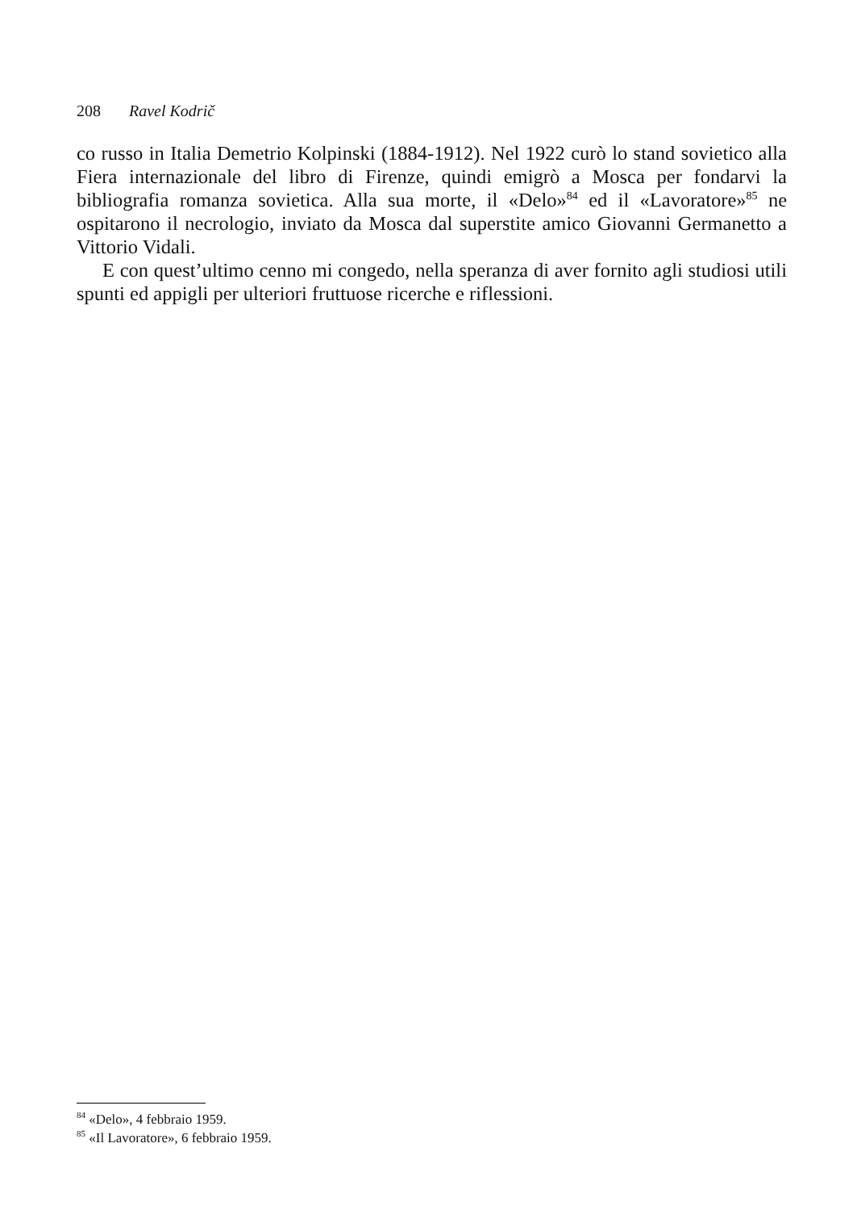208 Ravel Kodrič
co russo in Italia Demetrio Kolpinski (1884-1912). Nel 1922 curò lo stand sovietico alla Fiera internazionale del libro di Firenze, quindi emigrò a Mosca per fondarvi la bibliografia romanza sovietica. Alla sua morte, il «Delo»<sup>84</sup> ed il «Lavoratore»<sup>85</sup> ne ospitarono il necrologio, inviato da Mosca dal superstite amico Giovanni Germanetto a Vittorio Vidali.
E con quest’ultimo cenno mi congedo, nella speranza di aver fornito agli studiosi utili spunti ed appigli per ulteriori fruttuose ricerche e riflessioni.
<sup>84</sup> «Delo», 4 febbraio 1959.
<sup>85</sup> «Il Lavoratore», 6 febbraio 1959.